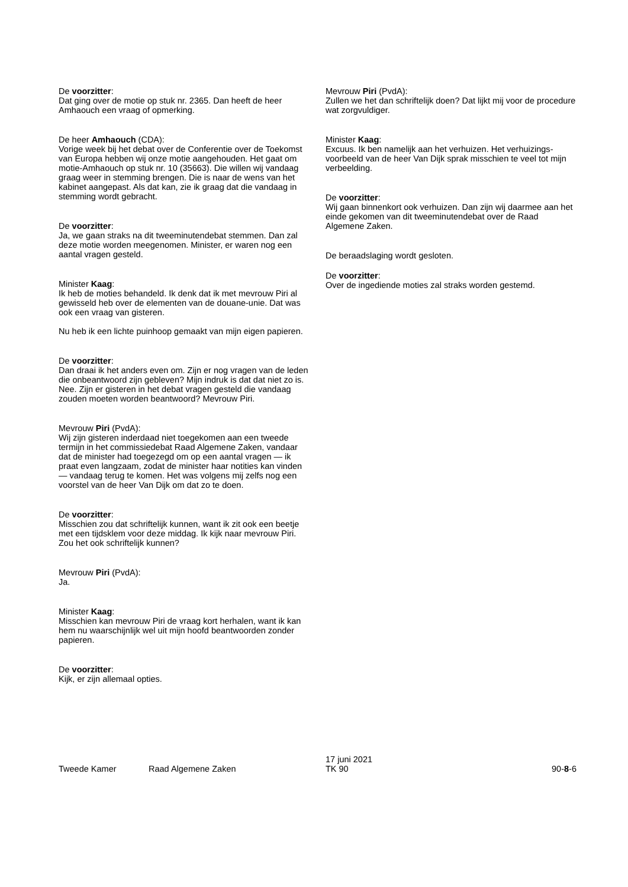De voorzitter:
Dat ging over de motie op stuk nr. 2365. Dan heeft de heer Amhaouch een vraag of opmerking.
De heer Amhaouch (CDA):
Vorige week bij het debat over de Conferentie over de Toekomst van Europa hebben wij onze motie aangehouden. Het gaat om motie-Amhaouch op stuk nr. 10 (35663). Die willen wij vandaag graag weer in stemming brengen. Die is naar de wens van het kabinet aangepast. Als dat kan, zie ik graag dat die vandaag in stemming wordt gebracht.
De voorzitter:
Ja, we gaan straks na dit tweeminutendebat stemmen. Dan zal deze motie worden meegenomen. Minister, er waren nog een aantal vragen gesteld.
Minister Kaag:
Ik heb de moties behandeld. Ik denk dat ik met mevrouw Piri al gewisseld heb over de elementen van de douane-unie. Dat was ook een vraag van gisteren.
Nu heb ik een lichte puinhoop gemaakt van mijn eigen papieren.
De voorzitter:
Dan draai ik het anders even om. Zijn er nog vragen van de leden die onbeantwoord zijn gebleven? Mijn indruk is dat dat niet zo is. Nee. Zijn er gisteren in het debat vragen gesteld die vandaag zouden moeten worden beantwoord? Mevrouw Piri.
Mevrouw Piri (PvdA):
Wij zijn gisteren inderdaad niet toegekomen aan een tweede termijn in het commissiedebat Raad Algemene Zaken, vandaar dat de minister had toegezegd om op een aantal vragen — ik praat even langzaam, zodat de minister haar notities kan vinden — vandaag terug te komen. Het was volgens mij zelfs nog een voorstel van de heer Van Dijk om dat zo te doen.
De voorzitter:
Misschien zou dat schriftelijk kunnen, want ik zit ook een beetje met een tijdsklem voor deze middag. Ik kijk naar mevrouw Piri. Zou het ook schriftelijk kunnen?
Mevrouw Piri (PvdA):
Ja.
Minister Kaag:
Misschien kan mevrouw Piri de vraag kort herhalen, want ik kan hem nu waarschijnlijk wel uit mijn hoofd beantwoorden zonder papieren.
De voorzitter:
Kijk, er zijn allemaal opties.
Mevrouw Piri (PvdA):
Zullen we het dan schriftelijk doen? Dat lijkt mij voor de procedure wat zorgvuldiger.
Minister Kaag:
Excuus. Ik ben namelijk aan het verhuizen. Het verhuizings­voorbeeld van de heer Van Dijk sprak misschien te veel tot mijn verbeelding.
De voorzitter:
Wij gaan binnenkort ook verhuizen. Dan zijn wij daarmee aan het einde gekomen van dit tweeminutendebat over de Raad Algemene Zaken.
De beraadslaging wordt gesloten.
De voorzitter:
Over de ingediende moties zal straks worden gestemd.
Tweede Kamer
Raad Algemene Zaken
17 juni 2021
TK 90
90-8-6